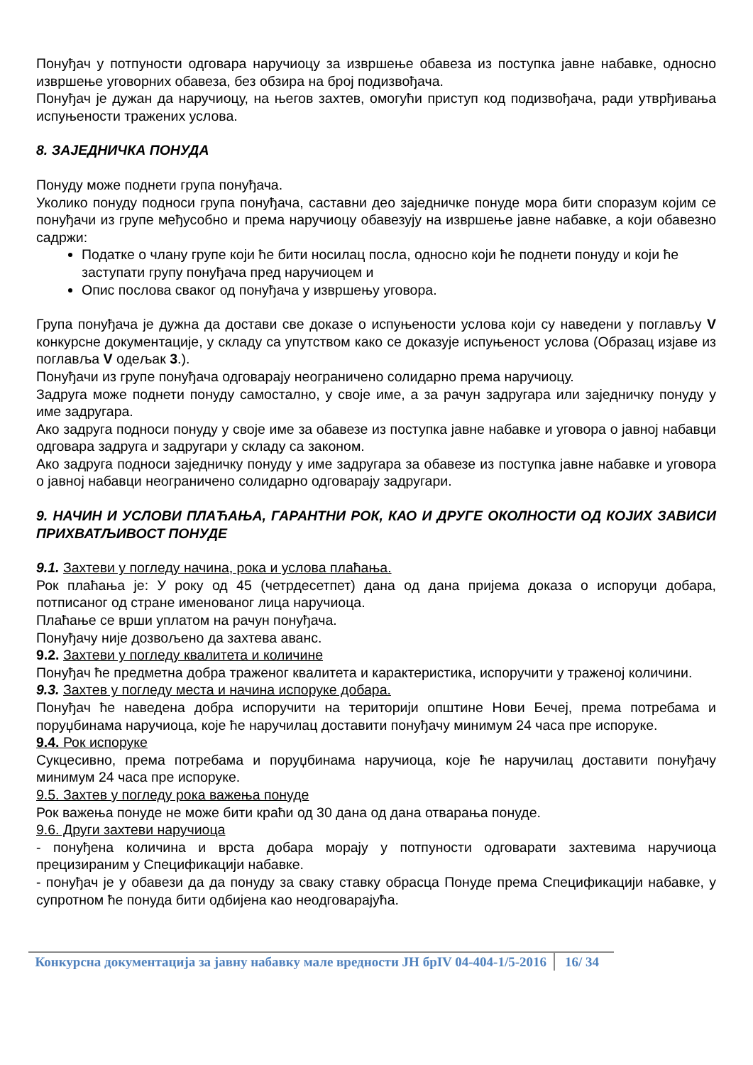Понуђач у потпуности одговара наручиоцу за извршење обавеза из поступка јавне набавке, односно извршење уговорних обавеза, без обзира на број подизвођача.
Понуђач је дужан да наручиоцу, на његов захтев, омогући приступ код подизвођача, ради утврђивања испуњености тражених услова.
8. ЗАЈЕДНИЧКА ПОНУДА
Понуду може поднети група понуђача.
Уколико понуду подноси група понуђача, саставни део заједничке понуде мора бити споразум којим се понуђачи из групе међусобно и према наручиоцу обавезују на извршење јавне набавке, а који обавезно садржи:
Податке о члану групе који ће бити носилац посла, односно који ће поднети понуду и који ће заступати групу понуђача пред наручиоцем и
Опис послова сваког од понуђача у извршењу уговора.
Група понуђача је дужна да достави све доказе о испуњености услова који су наведени у поглављу V конкурсне документације, у складу са упутством како се доказује испуњеност услова (Образац изјаве из поглавља V одељак 3.).
Понуђачи из групе понуђача одговарају неограничено солидарно према наручиоцу.
Задруга може поднети понуду самостално, у своје име, а за рачун задругара или заједничку понуду у име задругара.
Ако задруга подноси понуду у своје име за обавезе из поступка јавне набавке и уговора о јавној набавци одговара задруга и задругари у складу са законом.
Ако задруга подноси заједничку понуду у име задругара за обавезе из поступка јавне набавке и уговора о јавној набавци неограничено солидарно одговарају задругари.
9. НАЧИН И УСЛОВИ ПЛАЋАЊА, ГАРАНТНИ РОК, КАО И ДРУГЕ ОКОЛНОСТИ ОД КОЈИХ ЗАВИСИ ПРИХВАТЉИВОСТ ПОНУДЕ
9.1. Захтеви у погледу начина, рока и услова плаћања.
Рок плаћања је: У року од 45 (четрдесетпет) дана од дана пријема доказа о испоруци добара, потписаног од стране именованог лица наручиоца.
Плаћање се врши уплатом на рачун понуђача.
Понуђачу није дозвољено да захтева аванс.
9.2. Захтеви у погледу квалитета и количине
Понуђач ће предметна добра траженог квалитета и карактеристика, испоручити у траженој количини.
9.3. Захтев у погледу места и начина испоруке добара.
Понуђач ће наведена добра испоручити на територији општине Нови Бечеј, према потребама и поруџбинама наручиоца, које ће наручилац доставити понуђачу минимум 24 часа пре испоруке.
9.4. Рок испоруке
Сукцесивно, према потребама и поруџбинама наручиоца, које ће наручилац доставити понуђачу минимум 24 часа пре испоруке.
9.5. Захтев у погледу рока важења понуде
Рок важења понуде не може бити краћи од 30 дана од дана отварања понуде.
9.6. Други захтеви наручиоца
- понуђена количина и врста добара морају у потпуности одговарати захтевима наручиоца прецизираним у Спецификацији набавке.
- понуђач је у обавези да да понуду за сваку ставку обрасца Понуде према Спецификацији набавке, у супротном ће понуда бити одбијена као неодговарајућа.
Конкурсна документација за јавну набавку мале вредности ЈН брIV 04-404-1/5-2016
16/ 34